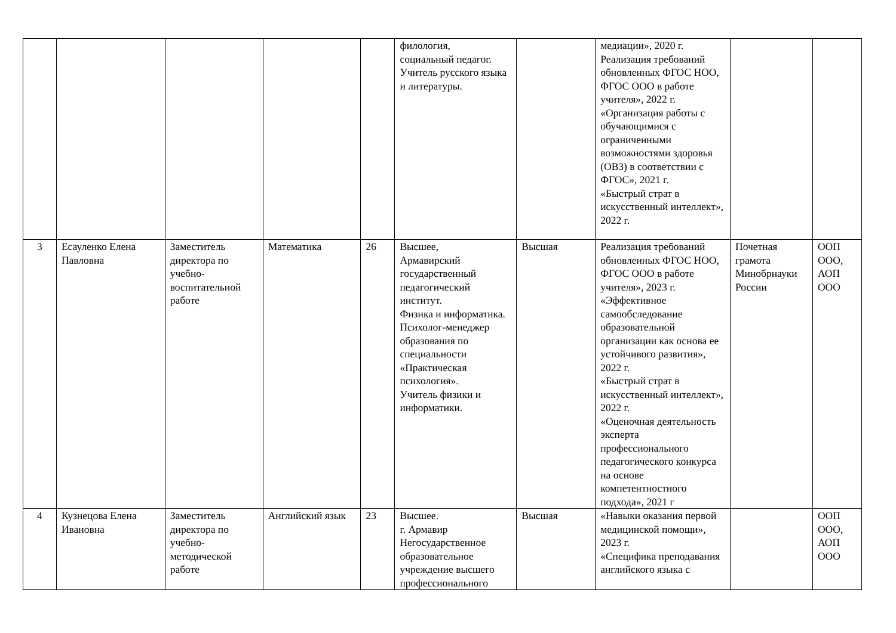| | | | | | филология, социальный педагог. Учитель русского языка и литературы. | | медиации», 2020 г. Реализация требований обновленных ФГОС НОО, ФГОС ООО в работе учителя», 2022 г. «Организация работы с обучающимися с ограниченными возможностями здоровья (ОВЗ) в соответствии с ФГОС», 2021 г. «Быстрый страт в искусственный интеллект», 2022 г. | | |
| 3 | Есауленко Елена Павловна | Заместитель директора по учебно-воспитательной работе | Математика | 26 | Высшее, Армавирский государственный педагогический институт. Физика и информатика. Психолог-менеджер образования по специальности «Практическая психология». Учитель физики и информатики. | Высшая | Реализация требований обновленных ФГОС НОО, ФГОС ООО в работе учителя», 2023 г. «Эффективное самообследование образовательной организации как основа ее устойчивого развития», 2022 г. «Быстрый страт в искусственный интеллект», 2022 г. «Оценочная деятельность эксперта профессионального педагогического конкурса на основе компетентностного подхода», 2021 г | Почетная грамота Минобрнауки России | ООП ООО, АОП ООО |
| 4 | Кузнецова Елена Ивановна | Заместитель директора по учебно-методической работе | Английский язык | 23 | Высшее. г. Армавир Негосударственное образовательное учреждение высшего профессионального | Высшая | «Навыки оказания первой медицинской помощи», 2023 г. «Специфика преподавания английского языка с | | ООП ООО, АОП ООО |